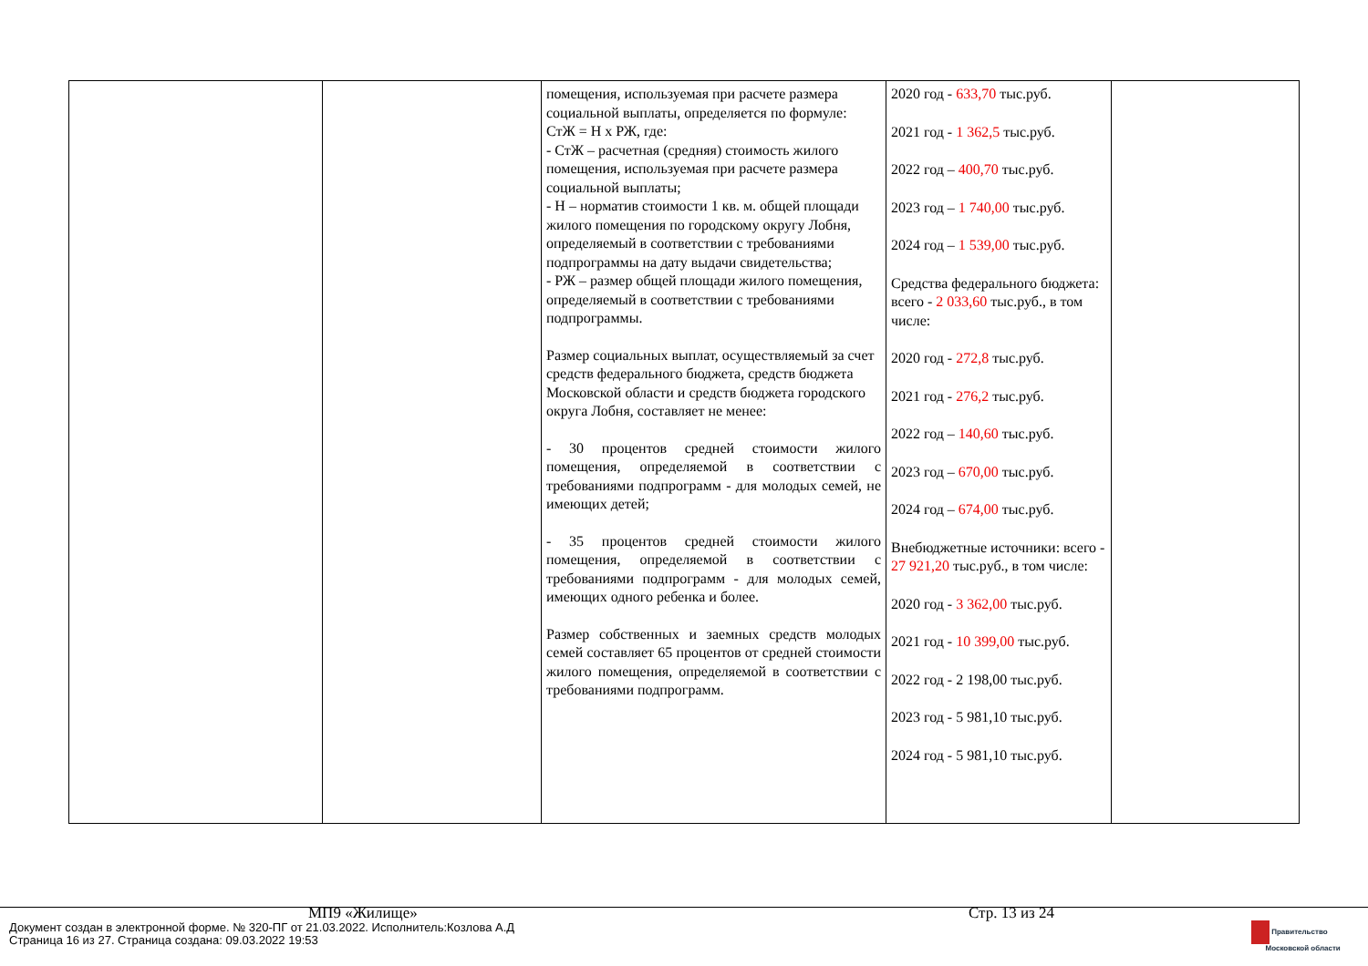| | | помещения, используемая при расчете размера социальной выплаты, определяется по формуле: СтЖ = Н х РЖ, где: - СтЖ – расчетная (средняя) стоимость жилого помещения, используемая при расчете размера социальной выплаты; - Н – норматив стоимости 1 кв. м. общей площади жилого помещения по городскому округу Лобня, определяемый в соответствии с требованиями подпрограммы на дату выдачи свидетельства; - РЖ – размер общей площади жилого помещения, определяемый в соответствии с требованиями подпрограммы. Размер социальных выплат, осуществляемый за счет средств федерального бюджета, средств бюджета Московской области и средств бюджета городского округа Лобня, составляет не менее: - 30 процентов средней стоимости жилого помещения, определяемой в соответствии с требованиями подпрограмм - для молодых семей, не имеющих детей; - 35 процентов средней стоимости жилого помещения, определяемой в соответствии с требованиями подпрограмм - для молодых семей, имеющих одного ребенка и более. Размер собственных и заемных средств молодых семей составляет 65 процентов от средней стоимости жилого помещения, определяемой в соответствии с требованиями подпрограмм. | 2020 год - 633,70 тыс.руб. 2021 год - 1 362,5 тыс.руб. 2022 год – 400,70 тыс.руб. 2023 год – 1 740,00 тыс.руб. 2024 год – 1 539,00 тыс.руб. Средства федерального бюджета: всего - 2 033,60 тыс.руб., в том числе: 2020 год - 272,8 тыс.руб. 2021 год - 276,2 тыс.руб. 2022 год – 140,60 тыс.руб. 2023 год – 670,00 тыс.руб. 2024 год – 674,00 тыс.руб. Внебюджетные источники: всего - 27 921,20 тыс.руб., в том числе: 2020 год - 3 362,00 тыс.руб. 2021 год - 10 399,00 тыс.руб. 2022 год - 2 198,00 тыс.руб. 2023 год - 5 981,10 тыс.руб. 2024 год - 5 981,10 тыс.руб. | |
МП9 «Жилище» Стр. 13 из 24
Документ создан в электронной форме. № 320-ПГ от 21.03.2022. Исполнитель:Козлова А.Д
Страница 16 из 27. Страница создана: 09.03.2022 19:53
Правительство
Московской области